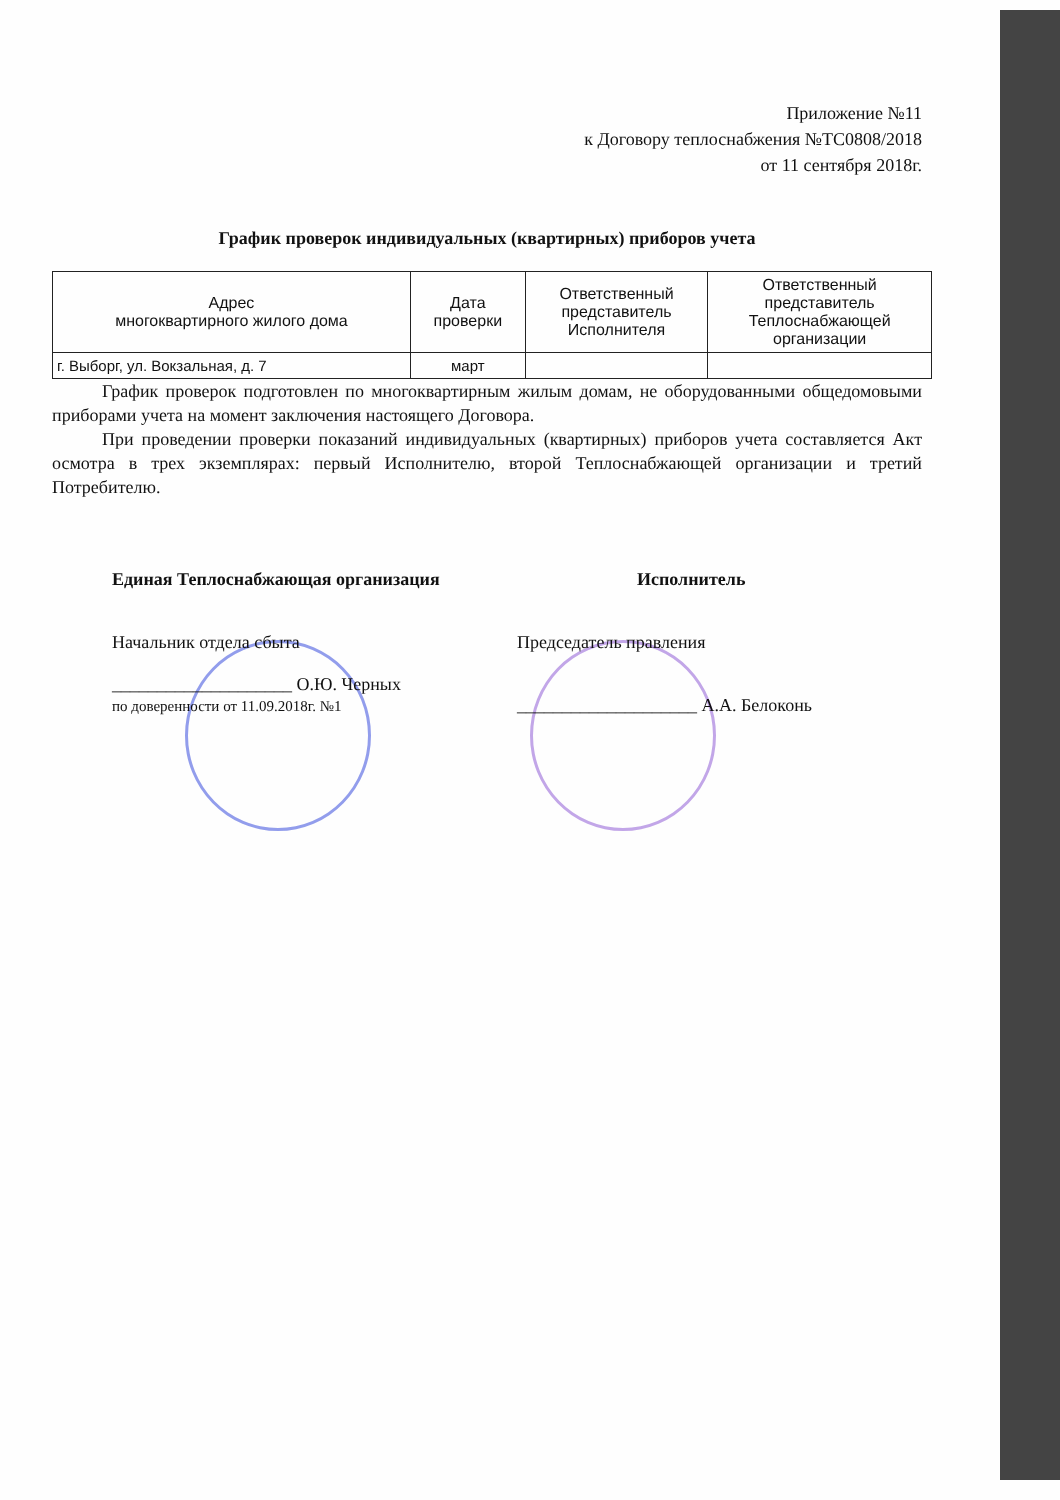Приложение №11
к Договору теплоснабжения №ТС0808/2018
от 11 сентября 2018г.
График проверок индивидуальных (квартирных) приборов учета
| Адрес многоквартирного жилого дома | Дата проверки | Ответственный представитель Исполнителя | Ответственный представитель Теплоснабжающей организации |
| --- | --- | --- | --- |
| г. Выборг, ул. Вокзальная, д. 7 | март | | |
График проверок подготовлен по многоквартирным жилым домам, не оборудованными общедомовыми приборами учета на момент заключения настоящего Договора.
При проведении проверки показаний индивидуальных (квартирных) приборов учета составляется Акт осмотра в трех экземплярах: первый Исполнителю, второй Теплоснабжающей организации и третий Потребителю.
Единая Теплоснабжающая организация
Начальник отдела сбыта
____________________ О.Ю. Черных
по доверенности от 11.09.2018г. №1
Исполнитель
Председатель правления
____________________ А.А. Белоконь